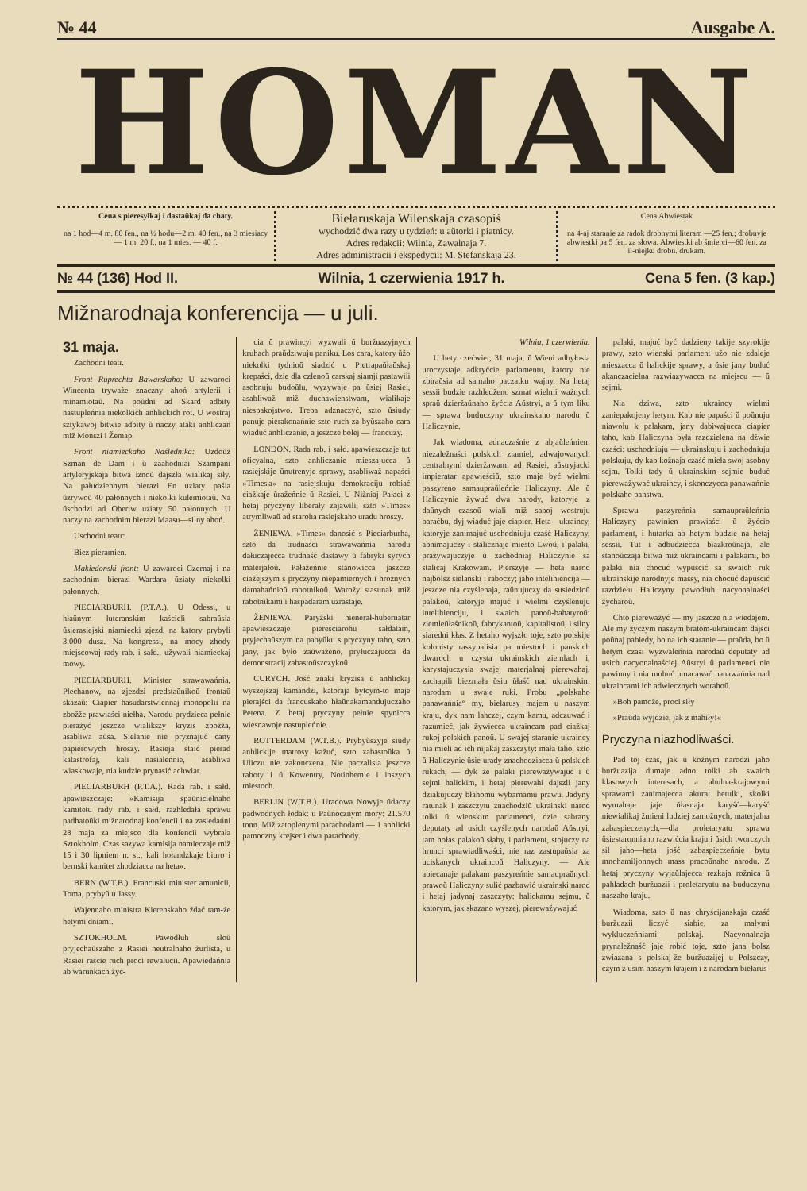№ 44 Ausgabe A.
HOMAN
Cena s pieresyłkaj i dastaŭkaj da chaty.
na 1 hod—4 m. 80 fen., na ½ hodu—2 m. 40 fen., na 3 miesiacy — 1 m. 20 f., na 1 mies. — 40 f.
Biełaruskaja Wilenskaja czasopiś
wychodzić dwa razy u tydzień: u aŭtorki i piatnicy.
Adres redakcii: Wilnia, Zawalnaja 7.
Adres administracii i ekspedycii: M. Stefanskaja 23.
Cena Abwiestak
na 4-aj staranie za radok drobnymi literam —25 fen.; drobnyje abwiestki pa 5 fen. za słowa. Abwiestki ab śmierci—60 fen. za il-niejku drobn. drukam.
№ 44 (136) Hod II. Wilnia, 1 czerwienia 1917 h. Cena 5 fen. (3 kap.)
Mižnarodnaja konferencija — u juli.
31 maja.
Zachodni teatr.
Front Ruprechta Bawarskaho: U zawaroci Wincenta tryważe znaczny ahoń artylerii i minamiotaŭ. Na poŭdni ad Skard adbity nastupleńnia niekolkich anhlickich rot. U wostraj sztykawoj bitwie adbity ŭ naczy ataki anhliczan miž Monszi i Žemap.
Front niamieckaho Naślednika: Uzdoŭž Szman de Dam i ŭ zaahodniai Szampani artyleryjskaja bitwa iznoŭ dajszła wialikaj siły. Na pałudziennym bierazi En uziaty paśia ŭzrywoŭ 40 pałonnych i niekolki kulemiotaŭ. Na ŭschodzi ad Oberiw uziaty 50 pałonnych. U naczy na zachodnim bierazi Maasu—silny ahoń.
Uschodni teatr:
Biez pieramien.
Makiedonski front: U zawaroci Czernaj i na zachodnim bierazi Wardara ŭziaty niekolki pałonnych.
PIECIARBURH. (P.T.A.). U Odessi, u hłaŭnym luteranskim kaścieli sabraŭsia ŭsierasiejski niamiecki zjezd, na katory prybyli 3.000 dusz. Na kongressi, na mocy zhody miejscowaj rady rab. i sałd., užywali niamieckaj mowy.
PIECIARBURH. Minister strawawańnia, Plechanow, na zjezdzi predstaŭnikoŭ frontaŭ skazaŭ: Ciapier hasudarstwiennaj monopolii na zbožže prawiaści niełha. Narodu prydzieca pełnie pierażyć jeszcze wialikszy kryzis zbožža, asabliwa aŭsa. Sielanie nie pryznajuć cany papierowych hroszy. Rasieja staić pierad katastrofaj, kali nasialeńnie, asabliwa wiaskowaje, nia kudzie prynasić achwiar.
PIECIARBURH (P.T.A.). Rada rab. i sałd. apawieszczaje: »Kamisija spaŭnicielnaho kamitetu rady rab. i sałd. razhledała sprawu padhatoŭki mižnarodnaj konfencii i na zasiedańni 28 maja za miejsco dla konfencii wybrała Sztokholm. Czas sazywa kamisija namieczaje miž 15 i 30 lipniem n. st., kali hołandzkaje biuro i bernski kamitet zhodziacca na heta«.
BERN (W.T.B.). Francuski minister amunicii, Toma, prybyŭ u Jassy.
Wajennaho ministra Kierenskaho ždać tam-że hetymi dniami.
SZTOKHOLM. Pawodłuh słoŭ pryjechaŭszaho z Rasiei neutralnaho žurlista, u Rasiei raście ruch proci rewalucii. Apawiedańnia ab warunkach žyć-
cia ŭ prawincyi wyzwali ŭ buržuazyjnych kruhach praŭdziwuju paniku. Los cara, katory ŭžo niekolki tydnioŭ siadzić u Pietrapaŭłaŭskaj krepaści, dzie dla czlenoŭ carskaj siamji pastawili asobnuju budoŭlu, wyzywaje pa ŭsiej Rasiei, asabliwaž miž duchawienstwam, wialikaje niespakojstwo. Treba adznaczyć, szto ŭsiudy panuje pierakonańnie szto ruch za byŭszaho cara wiaduć anhliczanie, a jeszcze bolej — francuzy.
LONDON. Rada rab. i sałd. apawieszczaje tut oficyalna, szto anhliczanie mieszajucca ŭ rasiejskije ŭnutrenyje sprawy, asabliwaž napaści »Times'a« na rasiejskuju demokraciju robiać ciažkaje ŭražeńnie ŭ Rasiei. U Nižniaj Pałaci z hetaj pryczyny liberały zajawili, szto »Times« atrymliwaŭ ad staroha rasiejskaho uradu hroszy.
ŽENIEWA. »Times« danosić s Pieciarburha, szto da trudnaści strawawańnia narodu dałuczajecca trudnaść dastawy ŭ fabryki syrych materjałoŭ. Pałažeńnie stanowicca jaszcze ciažejszym s pryczyny niepamiernych i hroznych damahańnioŭ rabotnikoŭ. Warožy stasunak miž rabotnikami i haspadaram uzrastaje.
ŽENIEWA. Paryžski hienerał-hubernatar apawieszczaje pieresciarohu sałdatam, pryjechaŭszym na pabyŭku s pryczyny taho, szto jany, jak było zaŭważeno, pryłuczajucca da demonstracij zabastoŭszczykoŭ.
CURYCH. Jość znaki kryzisa ŭ anhlickaj wyszejszaj kamandzi, katoraja bytcym-to maje pierajści da francuskaho hłaŭnakamandujuczaho Petena. Z hetaj pryczyny pełnie spynicca wiesnawoje nastupleńnie.
ROTTERDAM (W.T.B.). Prybyŭszyje siudy anhlickije matrosy kažuć, szto zabastoŭka ŭ Uliczu nie zakonczena. Nie paczalisia jeszcze raboty i ŭ Kowentry, Notinhemie i inszych miestoch.
BERLIN (W.T.B.). Uradowa Nowyje ŭdaczy padwodnych łodak: u Paŭnocznym mory: 21.570 tonn. Miž zatoplenymi parachodami — 1 anhlicki pamoczny krejser i dwa parachody.
Wilnia, 1 czerwienia.
U hety czećwier, 31 maja, ŭ Wieni adbyłosia uroczystaje adkryćcie parlamentu, katory nie zbiraŭsia ad samaho paczatku wajny. Na hetaj sessii budzie razhledženo szmat wielmi ważnych spraŭ dzieržaŭnaho žyćcia Aŭstryi, a ŭ tym liku — sprawa buduczyny ukrainskaho narodu ŭ Haliczynie.
Jak wiadoma, adnaczaśnie z abjaŭleńniem niezaležnaści polskich ziamiel, adwajowanych centralnymi dzieržawami ad Rasiei, aŭstryjacki impieratar apawieściŭ, szto maje być wielmi paszyreno samaupraŭleńnie Haliczyny. Ale ŭ Haliczynie žywuć dwa narody, katoryje z daŭnych czasoŭ wiali miž saboj wostruju baraćbu, dyj wiaduć jaje ciapier. Heta—ukraincy, katoryje zanimajuć uschodniuju czaść Haliczyny, abnimajuczy i stalicznaje miesto Lwoŭ, i palaki, prażywajuczyje ŭ zachodniaj Haliczynie sa stalicaj Krakowam. Pierszyje — heta narod najbolsz sielanski i raboczy; jaho intelihiencija — jeszcze nia czyślenaja, raŭnujuczy da susiedzioŭ palakoŭ, katoryje majuć i wielmi czyślenuju intelihienciju, i swaich panoŭ-bahatyroŭ: ziemleŭłaśnikoŭ, fabrykantoŭ, kapitalistoŭ, i silny siaredni kłas. Z hetaho wyjszło toje, szto polskije kolonisty rassypalisia pa miestoch i panskich dwaroch u czysta ukrainskich ziemlach i, karystajuczysia swajej materjalnaj pierewahaj, zachapili biezmała ŭsiu ŭłaść nad ukrainskim narodam u swaje ruki. Probu „polskaho panawańnia“ my, biełarusy majem u naszym kraju, dyk nam lahczej, czym kamu, adczuwać i razumieć, jak žywiecca ukraincam pad ciažkaj rukoj polskich panoŭ. U swajej staranie ukraincy nia mieli ad ich nijakaj zaszczyty: mała taho, szto ŭ Haliczynie ŭsie urady znachodziacca ŭ polskich rukach, — dyk že palaki pierewažywajuć i ŭ sejmi halickim, i hetaj pierewahi dajszli jany dziakujuczy błahomu wybarnamu prawu. Jadyny ratunak i zaszczytu znachodziŭ ukrainski narod tolki ŭ wienskim parlamenci, dzie sabrany deputaty ad usich czyślenych narodaŭ Aŭstryi; tam hołas palakoŭ słaby, i parlament, stojuczy na hrunci sprawiadliwaści, nie raz zastupaŭsia za uciskanych ukraincoŭ Haliczyny. — Ale abiecanaje palakam paszyreńnie samaupraŭnych prawoŭ Haliczyny sulić pazbawić ukrainski narod i hetaj jadynaj zaszczyty: halickamu sejmu, ŭ katorym, jak skazano wyszej, pierewažywajuć
palaki, majuć być dadzieny takije szyrokije prawy, szto wienski parlament užo nie zdaleje mieszacca ŭ halickije sprawy, a ŭsie jany buduć akanczacielna razwiazywacca na miejscu — ŭ sejmi.
Nia dziwa, szto ukraincy wielmi zaniepakojeny hetym. Kab nie papaści ŭ poŭnuju niawolu k palakam, jany dabiwajucca ciapier taho, kab Haliczyna była razdzielena na dźwie czaści: uschodniuju — ukrainskuju i zachodniuju polskuju, dy kab kožnaja czaść mieła swoj asobny sejm. Tolki tady ŭ ukrainskim sejmie buduć pierewažywać ukraincy, i skonczycca panawańnie polskaho panstwa.
Sprawu paszyreńnia samaupraŭleńnia Haliczyny pawinien prawiaści ŭ žyćcio parlament, i hutarka ab hetym budzie na hetaj sessii. Tut i adbudziecca biazkroŭnaja, ale stanoŭczaja bitwa miž ukraincami i palakami, bo palaki nia chocuć wypuścić sa swaich ruk ukrainskije narodnyje massy, nia chocuć dapuścić razdziełu Haliczyny pawodłuh nacyonalnaści žycharoŭ.
Chto pierewažyć — my jaszcze nia wiedajem. Ale my žyczym naszym bratom-ukraincam dajści poŭnaj pabiedy, bo na ich staranie — praŭda, bo ŭ hetym czasi wyzwaleńnia narodaŭ deputaty ad usich nacyonalnaściej Aŭstryi ŭ parlamenci nie pawinny i nia mohuć umacawać panawańnia nad ukraincami ich adwiecznych worahoŭ.
»Boh pamože, proci siły
»Praŭda wyjdzie, jak z mahiły!«
Pryczyna niazhodliwaści.
Pad toj czas, jak u kožnym narodzi jaho buržuazija dumaje adno tolki ab swaich klasowych interesach, a ahulna-krajowymi sprawami zanimajecca akurat hetulki, skolki wymahaje jaje ŭłasnaja karyść—karyść niewialikaj žmieni ludziej zamožnych, materjalna zabaspieczenych,—dla proletaryatu sprawa ŭsiestaronniaho razwićcia kraju i ŭsich tworczych sił jaho—heta jošć zabaspieczeńnie bytu mnohamiljonnych mass pracoŭnaho narodu. Z hetaj pryczyny wyjaŭlajecca rezkaja rožnica ŭ pahladach buržuazii i proletaryatu na buduczynu naszaho kraju.
Wiadoma, szto ŭ nas chryścijanskaja czaść buržuazii liczyć siabie, za małymi wykluczeńniami polskaj. Nacyonalnaja prynaležnaść jaje robić toje, szto jana bolsz zwiazana s polskaj-že buržuazijej u Polszczy, czym z usim naszym krajem i z narodam biełarus-